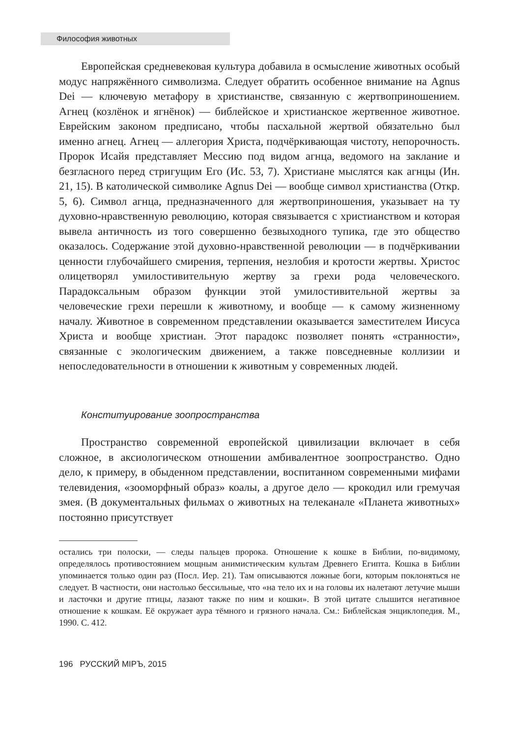Философия животных
Европейская средневековая культура добавила в осмысление животных особый модус напряжённого символизма. Следует обратить особенное внимание на Agnus Dei — ключевую метафору в христианстве, связанную с жертвоприношением. Агнец (козлёнок и ягнёнок) — библейское и христианское жертвенное животное. Еврейским законом предписано, чтобы пасхальной жертвой обязательно был именно агнец. Агнец — аллегория Христа, подчёркивающая чистоту, непорочность. Пророк Исайя представляет Мессию под видом агнца, ведомого на заклание и безгласного перед стригущим Его (Ис. 53, 7). Христиане мыслятся как агнцы (Ин. 21, 15). В католической символике Agnus Dei — вообще символ христианства (Откр. 5, 6). Символ агнца, предназначенного для жертвоприношения, указывает на ту духовно-нравственную революцию, которая связывается с христианством и которая вывела античность из того совершенно безвыходного тупика, где это общество оказалось. Содержание этой духовно-нравственной революции — в подчёркивании ценности глубочайшего смирения, терпения, незлобия и кротости жертвы. Христос олицетворял умилостивительную жертву за грехи рода человеческого. Парадоксальным образом функции этой умилостивительной жертвы за человеческие грехи перешли к животному, и вообще — к самому жизненному началу. Животное в современном представлении оказывается заместителем Иисуса Христа и вообще христиан. Этот парадокс позволяет понять «странности», связанные с экологическим движением, а также повседневные коллизии и непоследовательности в отношении к животным у современных людей.
Конституирование зоопространства
Пространство современной европейской цивилизации включает в себя сложное, в аксиологическом отношении амбивалентное зоопространство. Одно дело, к примеру, в обыденном представлении, воспитанном современными мифами телевидения, «зооморфный образ» коалы, а другое дело — крокодил или гремучая змея. (В документальных фильмах о животных на телеканале «Планета животных» постоянно присутствует
остались три полоски, — следы пальцев пророка. Отношение к кошке в Библии, по-видимому, определялось противостоянием мощным анимистическим культам Древнего Египта. Кошка в Библии упоминается только один раз (Посл. Иер. 21). Там описываются ложные боги, которым поклоняться не следует. В частности, они настолько бессильные, что «на тело их и на головы их налетают летучие мыши и ласточки и другие птицы, лазают также по ним и кошки». В этой цитате слышится негативное отношение к кошкам. Её окружает аура тёмного и грязного начала. См.: Библейская энциклопедия. М., 1990. С. 412.
196 РУССКИЙ МIРЪ, 2015